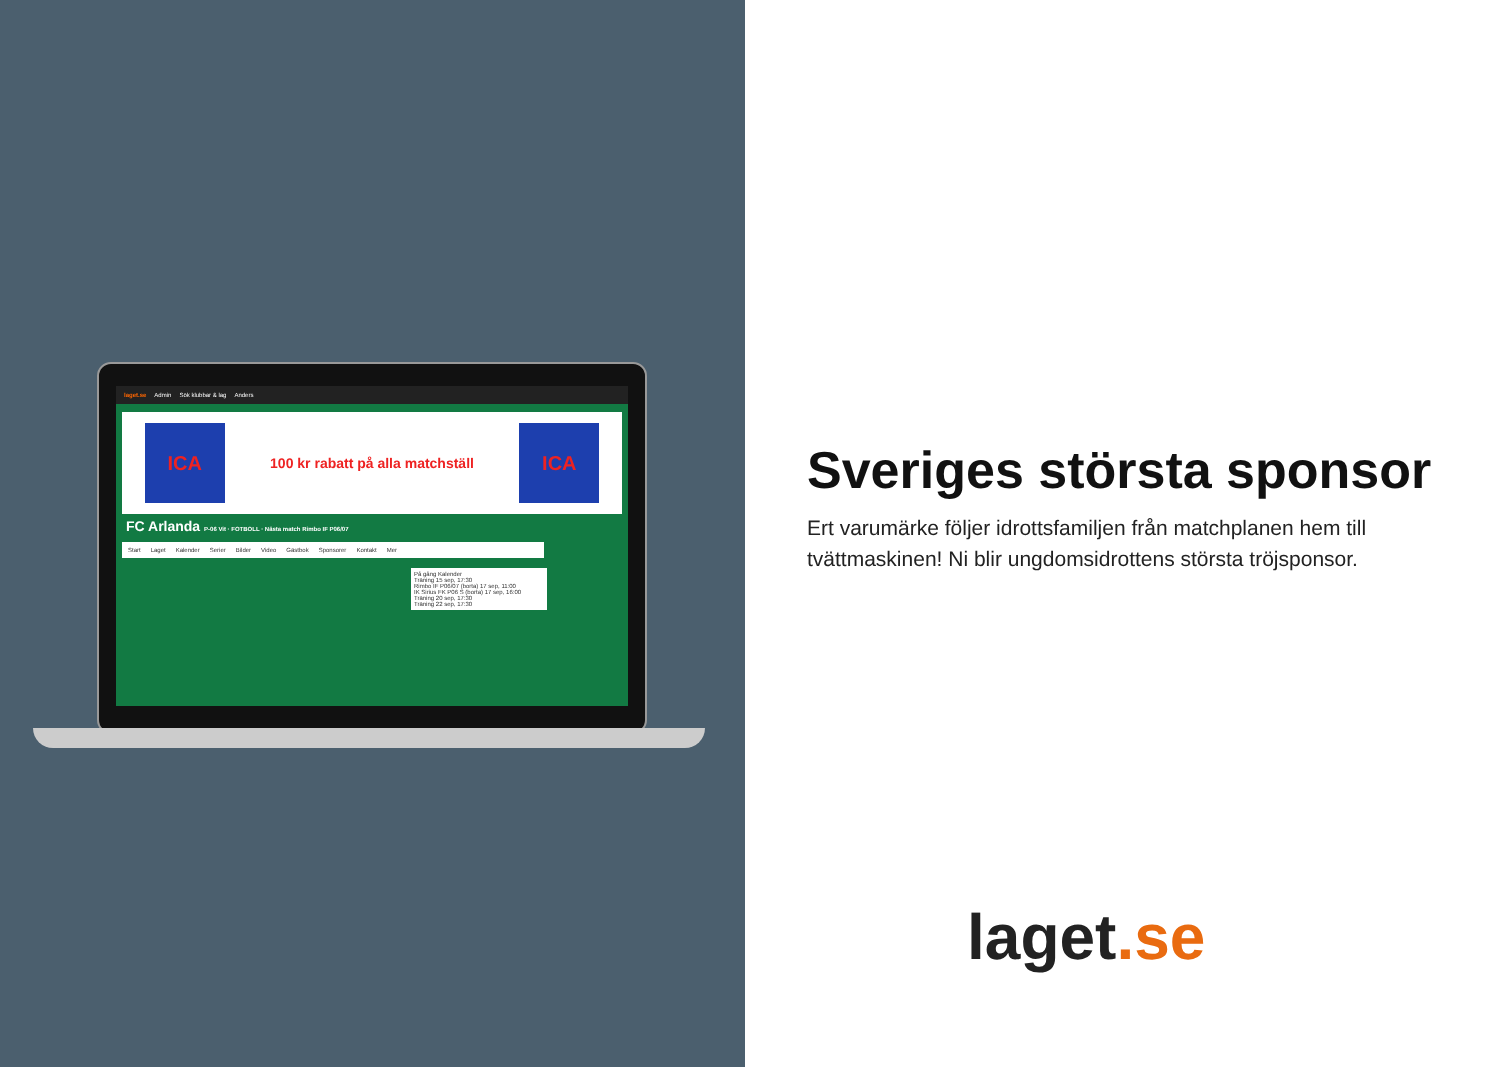laget.se Admin Sök klubbar & lag Anders
ICA
100 kr rabatt på alla matchställ
ICA
FC Arlanda P-06 Vit · FOTBOLL · Nästa match Rimbo IF P06/07
Start Laget Kalender Serier Bilder Video Gästbok Sponsorer Kontakt Mer
På gång Kalender
Träning 15 sep, 17:30
Rimbo IF P06/07 (borta) 17 sep, 11:00
IK Sirius FK P06 S (borta) 17 sep, 16:00
Träning 20 sep, 17:30
Träning 22 sep, 17:30
Sveriges största sponsor
Ert varumärke följer idrottsfamiljen från matchplanen hem till tvättmaskinen! Ni blir ungdomsidrottens största tröjsponsor.
laget.se